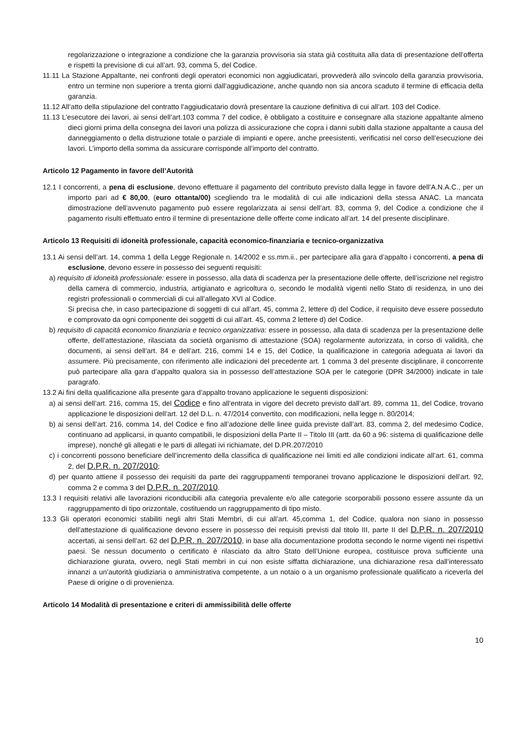regolarizzazione o integrazione a condizione che la garanzia provvisoria sia stata già costituita alla data di presentazione dell’offerta e rispetti la previsione di cui all’art. 93, comma 5, del Codice.
11.11 La Stazione Appaltante, nei confronti degli operatori economici non aggiudicatari, provvederà allo svincolo della garanzia provvisoria, entro un termine non superiore a trenta giorni dall’aggiudicazione, anche quando non sia ancora scaduto il termine di efficacia della garanzia.
11.12 All’atto della stipulazione del contratto l’aggiudicatario dovrà presentare la cauzione definitiva di cui all’art. 103 del Codice.
11.13 L’esecutore dei lavori, ai sensi dell’art.103 comma 7 del codice, è obbligato a costituire e consegnare alla stazione appaltante almeno dieci giorni prima della consegna dei lavori una polizza di assicurazione che copra i danni subiti dalla stazione appaltante a causa del danneggiamento o della distruzione totale o parziale di impianti e opere, anche preesistenti, verificatisi nel corso dell’esecuzione dei lavori. L’importo della somma da assicurare corrisponde all’importo del contratto.
Articolo 12 Pagamento in favore dell’Autorità
12.1 I concorrenti, a pena di esclusione, devono effettuare il pagamento del contributo previsto dalla legge in favore dell’A.N.A.C., per un importo pari ad € 80,00, (euro ottanta/00) scegliendo tra le modalità di cui alle indicazioni della stessa ANAC. La mancata dimostrazione dell’avvenuto pagamento può essere regolarizzata ai sensi dell’art. 83, comma 9, del Codice a condizione che il pagamento risulti effettuato entro il termine di presentazione delle offerte come indicato all’art. 14 del presente disciplinare.
Articolo 13 Requisiti di idoneità professionale, capacità economico-finanziaria e tecnico-organizzativa
13.1 Ai sensi dell’art. 14, comma 1 della Legge Regionale n. 14/2002 e ss.mm.ii., per partecipare alla gara d’appalto i concorrenti, a pena di esclusione, devono essere in possesso dei seguenti requisiti:
a) requisito di idoneità professionale: essere in possesso, alla data di scadenza per la presentazione delle offerte, dell’iscrizione nel registro della camera di commercio, industria, artigianato e agricoltura o, secondo le modalità vigenti nello Stato di residenza, in uno dei registri professionali o commerciali di cui all’allegato XVI al Codice.
Si precisa che, in caso partecipazione di soggetti di cui all’art. 45, comma 2, lettere d) del Codice, il requisito deve essere posseduto e comprovato da ogni componente dei soggetti di cui all’art. 45, comma 2 lettere d) del Codice.
b) requisito di capacità economico finanziaria e tecnico organizzativa: essere in possesso, alla data di scadenza per la presentazione delle offerte, dell’attestazione, rilasciata da società organismo di attestazione (SOA) regolarmente autorizzata, in corso di validità, che documenti, ai sensi dell’art. 84 e dell’art. 216, commi 14 e 15, del Codice, la qualificazione in categoria adeguata ai lavori da assumere. Più precisamente, con riferimento alle indicazioni del precedente art. 1 comma 3 del presente disciplinare, il concorrente può partecipare alla gara d’appalto qualora sia in possesso dell’attestazione SOA per le categorie (DPR 34/2000) indicate in tale paragrafo.
13.2 Ai fini della qualificazione alla presente gara d’appalto trovano applicazione le seguenti disposizioni:
a) ai sensi dell’art. 216, comma 15, del Codice e fino all’entrata in vigore del decreto previsto dall’art. 89, comma 11, del Codice, trovano applicazione le disposizioni dell’art. 12 del D.L. n. 47/2014 convertito, con modificazioni, nella legge n. 80/2014;
b) ai sensi dell’art. 216, comma 14, del Codice e fino all’adozione delle linee guida previste dall’art. 83, comma 2, del medesimo Codice, continuano ad applicarsi, in quanto compatibili, le disposizioni della Parte II – Titolo III (artt. da 60 a 96: sistema di qualificazione delle imprese), nonché gli allegati e le parti di allegati ivi richiamate, del D.PR.207/2010
c) i concorrenti possono beneficiare dell’incremento della classifica di qualificazione nei limiti ed alle condizioni indicate all’art. 61, comma 2, del D.P.R. n. 207/2010;
d) per quanto attiene il possesso dei requisiti da parte dei raggruppamenti temporanei trovano applicazione le disposizioni dell’art. 92, comma 2 e comma 3 del D.P.R. n. 207/2010.
13.3 I requisiti relativi alle lavorazioni riconducibili alla categoria prevalente e/o alle categorie scorporabili possono essere assunte da un raggruppamento di tipo orizzontale, costituendo un raggruppamento di tipo misto.
13.3 Gli operatori economici stabiliti negli altri Stati Membri, di cui all’art. 45,comma 1, del Codice, qualora non siano in possesso dell’attestazione di qualificazione devono essere in possesso dei requisiti previsti dal titolo III, parte II del D.P.R. n. 207/2010 accertati, ai sensi dell’art. 62 del D.P.R. n. 207/2010, in base alla documentazione prodotta secondo le norme vigenti nei rispettivi paesi. Se nessun documento o certificato è rilasciato da altro Stato dell’Unione europea, costituisce prova sufficiente una dichiarazione giurata, ovvero, negli Stati membri in cui non esiste siffatta dichiarazione, una dichiarazione resa dall’interessato innanzi a un’autorità giudiziaria o amministrativa competente, a un notaio o a un organismo professionale qualificato a riceverla del Paese di origine o di provenienza.
Articolo 14 Modalità di presentazione e criteri di ammissibilità delle offerte
10